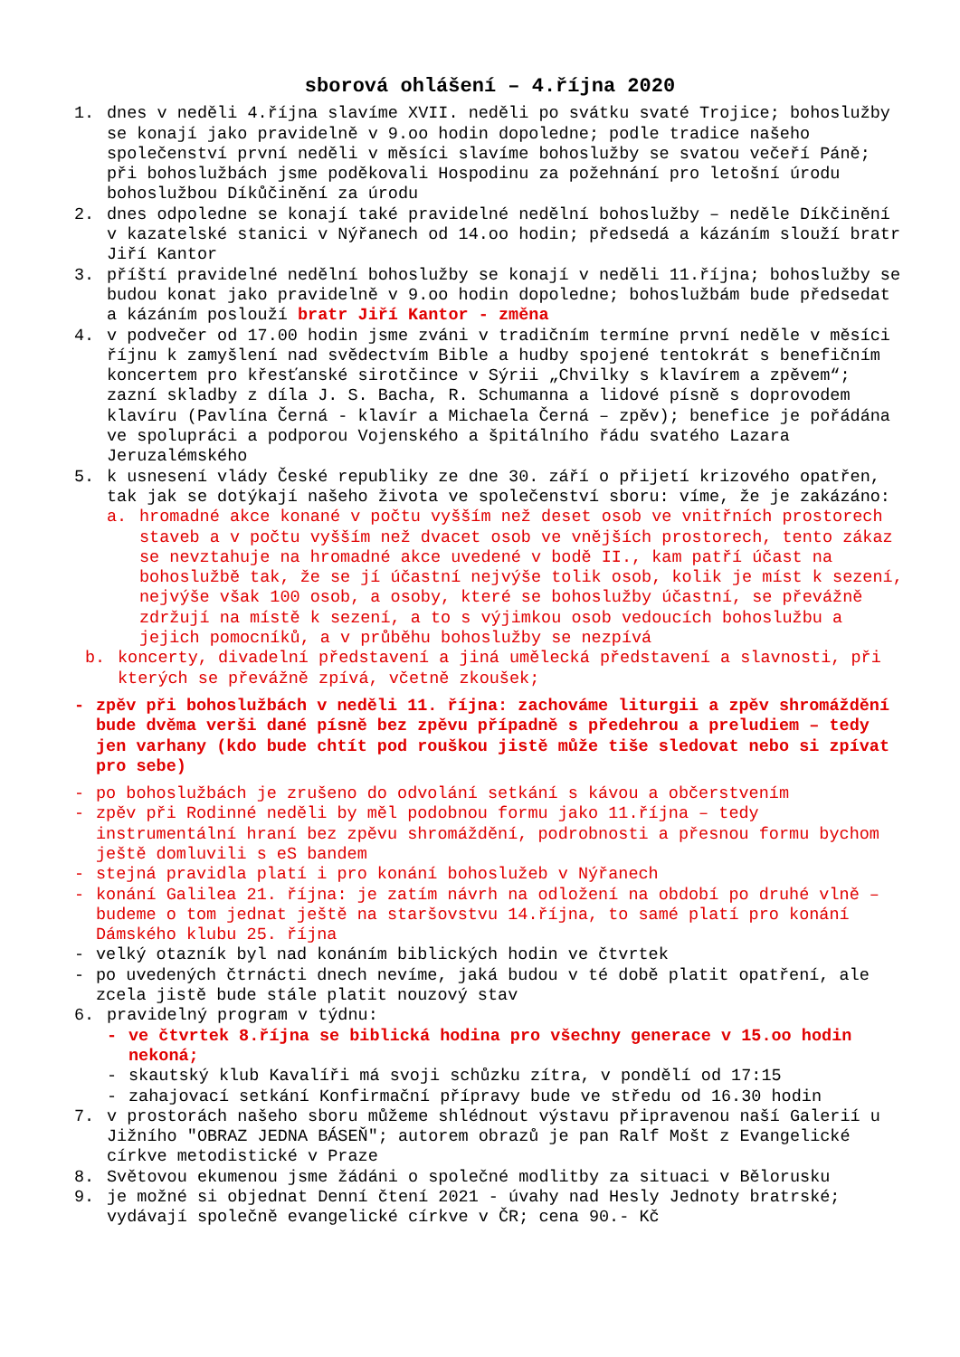sborová ohlášení – 4.října 2020
1. dnes v neděli 4.října slavíme XVII. neděli po svátku svaté Trojice; bohoslužby se konají jako pravidelně v 9.oo hodin dopoledne; podle tradice našeho společenství první neděli v měsíci slavíme bohoslužby se svatou večeří Páně; při bohoslužbách jsme poděkovali Hospodinu za požehnání pro letošní úrodu bohoslužbou Díkůčinění za úrodu
2. dnes odpoledne se konají také pravidelné nedělní bohoslužby – neděle Díkčinění v kazatelské stanici v Nýřanech od 14.oo hodin; předsedá a kázáním slouží bratr Jiří Kantor
3. příští pravidelné nedělní bohoslužby se konají v neděli 11.října; bohoslužby se budou konat jako pravidelně v 9.oo hodin dopoledne; bohoslužbám bude předsedat a kázáním poslouží bratr Jiří Kantor - změna
4. v podvečer od 17.00 hodin jsme zváni v tradičním termíne první neděle v měsíci říjnu k zamyšlení nad svědectvím Bible a hudby spojené tentokrát s benefičním koncertem pro křesťanské sirotčince v Sýrii „Chvilky s klavírem a zpěvem“; zazní skladby z díla J. S. Bacha, R. Schumanna a lidové písně s doprovodem klavíru (Pavlína Černá - klavír a Michaela Černá – zpěv); benefice je pořádána ve spolupráci a podporou Vojenského a špitálního řádu svatého Lazara Jeruzalémského
5. k usnesení vlády České republiky ze dne 30. září o přijetí krizového opatřen, tak jak se dotýkají našeho života ve společenství sboru: víme, že je zakázáno:
a. hromadné akce konané v počtu vyšším než deset osob ve vnitřních prostorech staveb a v počtu vyšším než dvacet osob ve vnějších prostorech, tento zákaz se nevztahuje na hromadné akce uvedené v bodě II., kam patří účast na bohoslužbě tak, že se jí účastní nejvýše tolik osob, kolik je míst k sezení, nejvýše však 100 osob, a osoby, které se bohoslužby účastní, se převážně zdržují na místě k sezení, a to s výjimkou osob vedoucích bohoslužbu a jejich pomocníků, a v průběhu bohoslužby se nezpívá
b. koncerty, divadelní představení a jiná umělecká představení a slavnosti, při kterých se převážně zpívá, včetně zkoušek;
- zpěv při bohoslužbách v neděli 11. října: zachováme liturgii a zpěv shromáždění bude dvěma verši dané písně bez zpěvu případně s předehrou a preludiem – tedy jen varhany (kdo bude chtít pod rouškou jistě může tiše sledovat nebo si zpívat pro sebe)
- po bohoslužbách je zrušeno do odvolání setkání s kávou a občerstvením
- zpěv při Rodinné neděli by měl podobnou formu jako 11.října – tedy instrumentální hraní bez zpěvu shromáždění, podrobnosti a přesnou formu bychom ještě domluvili s eS bandem
- stejná pravidla platí i pro konání bohoslužeb v Nýřanech
- konání Galilea 21. října: je zatím návrh na odložení na období po druhé vlně – budeme o tom jednat ještě na staršovstvu 14.října, to samé platí pro konání Dámského klubu 25. října
- velký otazník byl nad konáním biblických hodin ve čtvrtek
- po uvedených čtrnácti dnech nevíme, jaká budou v té době platit opatření, ale zcela jistě bude stále platit nouzový stav
6. pravidelný program v týdnu:
- ve čtvrtek 8.října se biblická hodina pro všechny generace v 15.oo hodin nekoná;
- skautský klub Kavalíři má svoji schůzku zítra, v pondělí od 17:15
- zahajovací setkání Konfirmační přípravy bude ve středu od 16.30 hodin
7. v prostorách našeho sboru můžeme shlédnout výstavu připravenou naší Galerií u Jižního "OBRAZ JEDNA BÁSEŇ"; autorem obrazů je pan Ralf Mošt z Evangelické církve metodistické v Praze
8. Světovou ekumenou jsme žádáni o společné modlitby za situaci v Bělorusku
9. je možné si objednat Denní čtení 2021 - úvahy nad Hesly Jednoty bratrské; vydávají společně evangelické církve v ČR; cena 90.- Kč